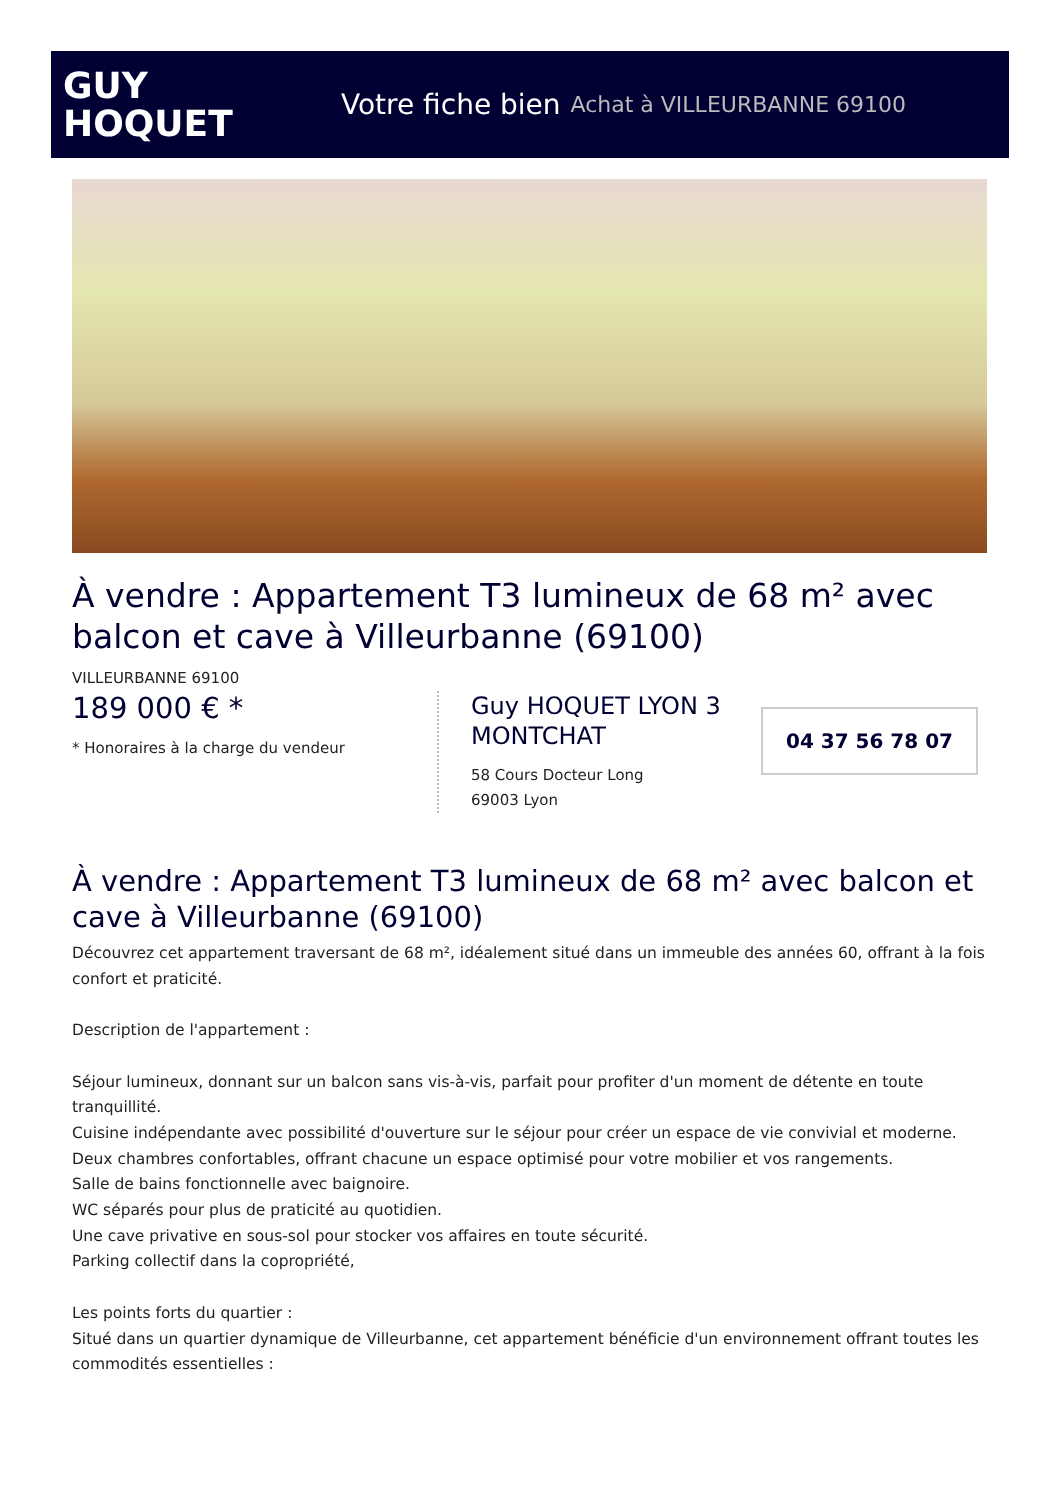GUY
HOQUET
Votre fiche bien Achat à VILLEURBANNE 69100
À vendre : Appartement T3 lumineux de 68 m² avec balcon et cave à Villeurbanne (69100)
VILLEURBANNE 69100
189 000 € *
* Honoraires à la charge du vendeur
Guy HOQUET LYON 3 MONTCHAT
58 Cours Docteur Long
69003 Lyon
04 37 56 78 07
À vendre : Appartement T3 lumineux de 68 m² avec balcon et cave à Villeurbanne (69100)
Découvrez cet appartement traversant de 68 m², idéalement situé dans un immeuble des années 60, offrant à la fois confort et praticité.
Description de l'appartement :
Séjour lumineux, donnant sur un balcon sans vis-à-vis, parfait pour profiter d'un moment de détente en toute tranquillité.
Cuisine indépendante avec possibilité d'ouverture sur le séjour pour créer un espace de vie convivial et moderne.
Deux chambres confortables, offrant chacune un espace optimisé pour votre mobilier et vos rangements.
Salle de bains fonctionnelle avec baignoire.
WC séparés pour plus de praticité au quotidien.
Une cave privative en sous-sol pour stocker vos affaires en toute sécurité.
Parking collectif dans la copropriété,
Les points forts du quartier :
Situé dans un quartier dynamique de Villeurbanne, cet appartement bénéficie d'un environnement offrant toutes les commodités essentielles :